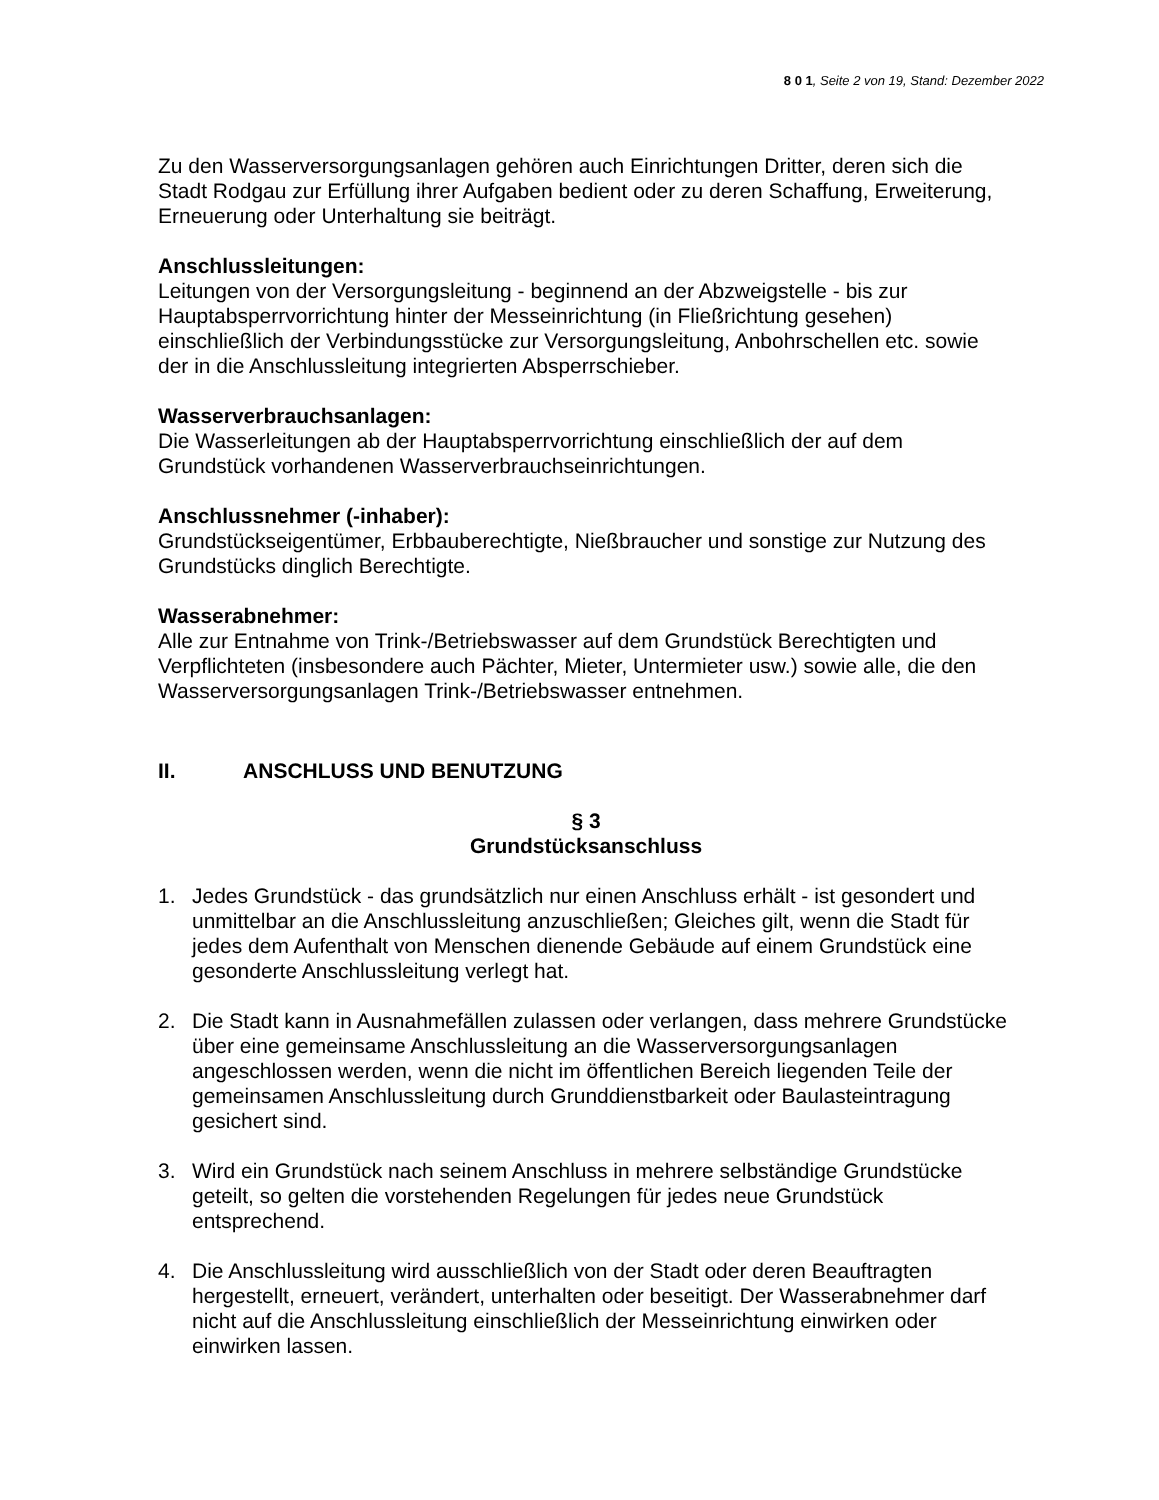8 0 1, Seite 2 von 19, Stand: Dezember 2022
Zu den Wasserversorgungsanlagen gehören auch Einrichtungen Dritter, deren sich die Stadt Rodgau zur Erfüllung ihrer Aufgaben bedient oder zu deren Schaffung, Erweiterung, Erneuerung oder Unterhaltung sie beiträgt.
Anschlussleitungen:
Leitungen von der Versorgungsleitung - beginnend an der Abzweigstelle - bis zur Hauptabsperrvorrichtung hinter der Messeinrichtung (in Fließrichtung gesehen) einschließlich der Verbindungsstücke zur Versorgungsleitung, Anbohrschellen etc. sowie der in die Anschlussleitung integrierten Absperrschieber.
Wasserverbrauchsanlagen:
Die Wasserleitungen ab der Hauptabsperrvorrichtung einschließlich der auf dem Grundstück vorhandenen Wasserverbrauchseinrichtungen.
Anschlussnehmer (-inhaber):
Grundstückseigentümer, Erbbauberechtigte, Nießbraucher und sonstige zur Nutzung des Grundstücks dinglich Berechtigte.
Wasserabnehmer:
Alle zur Entnahme von Trink-/Betriebswasser auf dem Grundstück Berechtigten und Verpflichteten (insbesondere auch Pächter, Mieter, Untermieter usw.) sowie alle, die den Wasserversorgungsanlagen Trink-/Betriebswasser entnehmen.
II. ANSCHLUSS UND BENUTZUNG
§ 3
Grundstücksanschluss
1. Jedes Grundstück - das grundsätzlich nur einen Anschluss erhält - ist gesondert und unmittelbar an die Anschlussleitung anzuschließen; Gleiches gilt, wenn die Stadt für jedes dem Aufenthalt von Menschen dienende Gebäude auf einem Grundstück eine gesonderte Anschlussleitung verlegt hat.
2. Die Stadt kann in Ausnahmefällen zulassen oder verlangen, dass mehrere Grundstücke über eine gemeinsame Anschlussleitung an die Wasserversorgungsanlagen angeschlossen werden, wenn die nicht im öffentlichen Bereich liegenden Teile der gemeinsamen Anschlussleitung durch Grunddienstbarkeit oder Baulasteintragung gesichert sind.
3. Wird ein Grundstück nach seinem Anschluss in mehrere selbständige Grundstücke geteilt, so gelten die vorstehenden Regelungen für jedes neue Grundstück entsprechend.
4. Die Anschlussleitung wird ausschließlich von der Stadt oder deren Beauftragten hergestellt, erneuert, verändert, unterhalten oder beseitigt. Der Wasserabnehmer darf nicht auf die Anschlussleitung einschließlich der Messeinrichtung einwirken oder einwirken lassen.